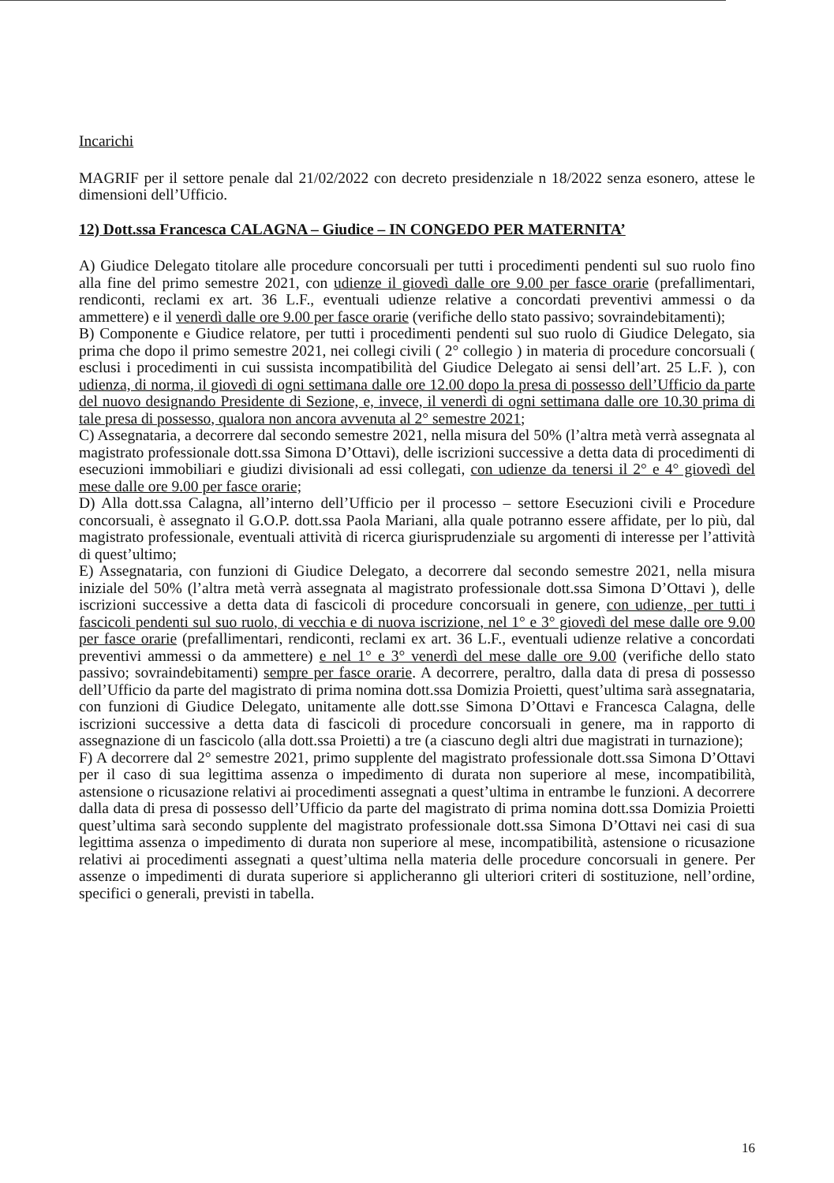Incarichi
MAGRIF per il settore penale dal 21/02/2022 con decreto presidenziale n 18/2022 senza esonero, attese le dimensioni dell’Ufficio.
12) Dott.ssa Francesca CALAGNA – Giudice – IN CONGEDO PER MATERNITA’
A) Giudice Delegato titolare alle procedure concorsuali per tutti i procedimenti pendenti sul suo ruolo fino alla fine del primo semestre 2021, con udienze il giovedì dalle ore 9.00 per fasce orarie (prefallimentari, rendiconti, reclami ex art. 36 L.F., eventuali udienze relative a concordati preventivi ammessi o da ammettere) e il venerdì dalle ore 9.00 per fasce orarie (verifiche dello stato passivo; sovraindebitamenti);
B) Componente e Giudice relatore, per tutti i procedimenti pendenti sul suo ruolo di Giudice Delegato, sia prima che dopo il primo semestre 2021, nei collegi civili ( 2° collegio ) in materia di procedure concorsuali ( esclusi i procedimenti in cui sussista incompatibilità del Giudice Delegato ai sensi dell’art. 25 L.F. ), con udienza, di norma, il giovedì di ogni settimana dalle ore 12.00 dopo la presa di possesso dell’Ufficio da parte del nuovo designando Presidente di Sezione, e, invece, il venerdì di ogni settimana dalle ore 10.30 prima di tale presa di possesso, qualora non ancora avvenuta al 2° semestre 2021;
C) Assegnataria, a decorrere dal secondo semestre 2021, nella misura del 50% (l’altra metà verrà assegnata al magistrato professionale dott.ssa Simona D’Ottavi), delle iscrizioni successive a detta data di procedimenti di esecuzioni immobiliari e giudizi divisionali ad essi collegati, con udienze da tenersi il 2° e 4° giovedì del mese dalle ore 9.00 per fasce orarie;
D) Alla dott.ssa Calagna, all’interno dell’Ufficio per il processo – settore Esecuzioni civili e Procedure concorsuali, è assegnato il G.O.P. dott.ssa Paola Mariani, alla quale potranno essere affidate, per lo più, dal magistrato professionale, eventuali attività di ricerca giurisprudenziale su argomenti di interesse per l’attività di quest’ultimo;
E) Assegnataria, con funzioni di Giudice Delegato, a decorrere dal secondo semestre 2021, nella misura iniziale del 50% (l’altra metà verrà assegnata al magistrato professionale dott.ssa Simona D’Ottavi ), delle iscrizioni successive a detta data di fascicoli di procedure concorsuali in genere, con udienze, per tutti i fascicoli pendenti sul suo ruolo, di vecchia e di nuova iscrizione, nel 1° e 3° giovedì del mese dalle ore 9.00 per fasce orarie (prefallimentari, rendiconti, reclami ex art. 36 L.F., eventuali udienze relative a concordati preventivi ammessi o da ammettere) e nel 1° e 3° venerdì del mese dalle ore 9.00 (verifiche dello stato passivo; sovraindebitamenti) sempre per fasce orarie. A decorrere, peraltro, dalla data di presa di possesso dell’Ufficio da parte del magistrato di prima nomina dott.ssa Domizia Proietti, quest’ultima sarà assegnataria, con funzioni di Giudice Delegato, unitamente alle dott.sse Simona D’Ottavi e Francesca Calagna, delle iscrizioni successive a detta data di fascicoli di procedure concorsuali in genere, ma in rapporto di assegnazione di un fascicolo (alla dott.ssa Proietti) a tre (a ciascuno degli altri due magistrati in turnazione);
F) A decorrere dal 2° semestre 2021, primo supplente del magistrato professionale dott.ssa Simona D’Ottavi per il caso di sua legittima assenza o impedimento di durata non superiore al mese, incompatibilità, astensione o ricusazione relativi ai procedimenti assegnati a quest’ultima in entrambe le funzioni. A decorrere dalla data di presa di possesso dell’Ufficio da parte del magistrato di prima nomina dott.ssa Domizia Proietti quest’ultima sarà secondo supplente del magistrato professionale dott.ssa Simona D’Ottavi nei casi di sua legittima assenza o impedimento di durata non superiore al mese, incompatibilità, astensione o ricusazione relativi ai procedimenti assegnati a quest’ultima nella materia delle procedure concorsuali in genere. Per assenze o impedimenti di durata superiore si applicheranno gli ulteriori criteri di sostituzione, nell’ordine, specifici o generali, previsti in tabella.
16